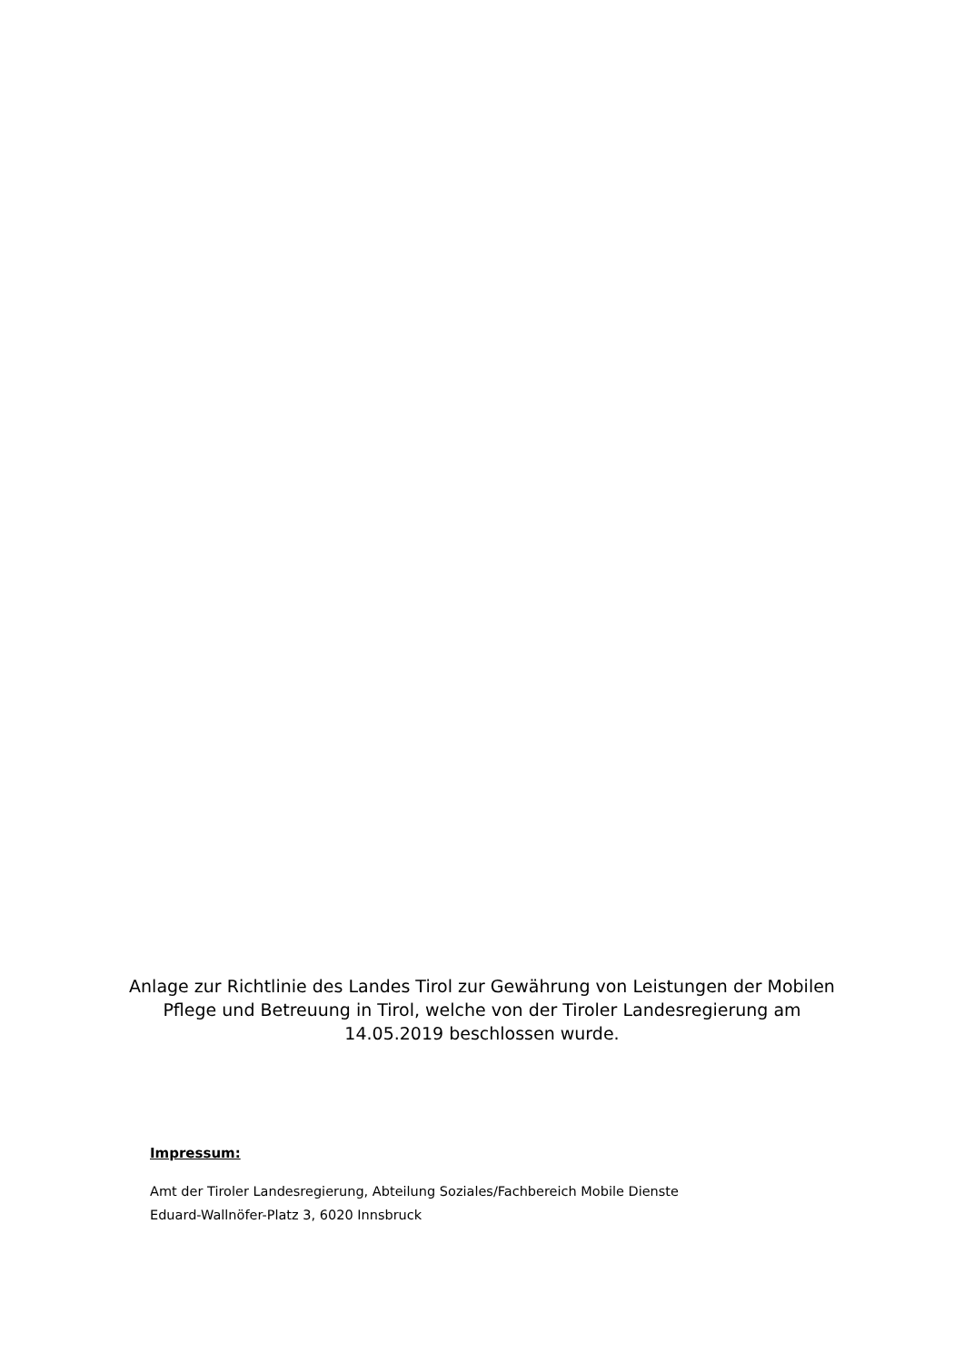Anlage zur Richtlinie des Landes Tirol zur Gewährung von Leistungen der Mobilen Pflege und Betreuung in Tirol, welche von der Tiroler Landesregierung am 14.05.2019 beschlossen wurde.
Impressum:
Amt der Tiroler Landesregierung, Abteilung Soziales/Fachbereich Mobile Dienste
Eduard-Wallnöfer-Platz 3, 6020 Innsbruck